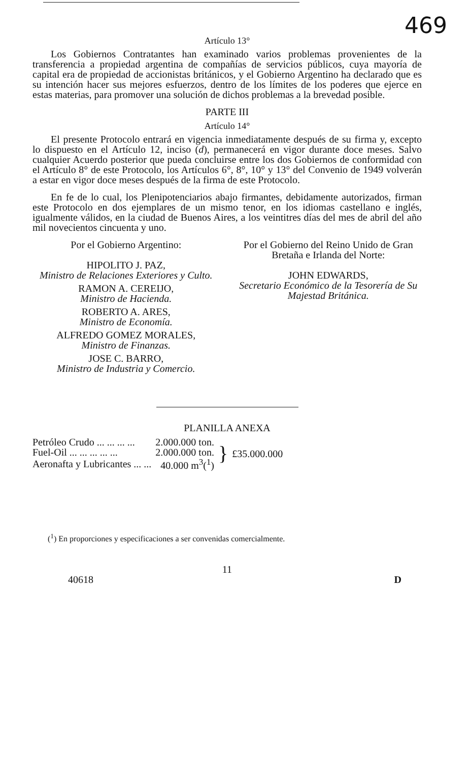469
Artículo 13°
Los Gobiernos Contratantes han examinado varios problemas provenientes de la transferencia a propiedad argentina de compañías de servicios públicos, cuya mayoría de capital era de propiedad de accionistas británicos, y el Gobierno Argentino ha declarado que es su intención hacer sus mejores esfuerzos, dentro de los límites de los poderes que ejerce en estas materias, para promover una solución de dichos problemas a la brevedad posible.
PARTE III
Artículo 14°
El presente Protocolo entrará en vigencia inmediatamente después de su firma y, excepto lo dispuesto en el Artículo 12, inciso (d), permanecerá en vigor durante doce meses. Salvo cualquier Acuerdo posterior que pueda concluirse entre los dos Gobiernos de conformidad con el Artículo 8° de este Protocolo, los Artículos 6°, 8°, 10° y 13° del Convenio de 1949 volverán a estar en vigor doce meses después de la firma de este Protocolo.
En fe de lo cual, los Plenipotenciarios abajo firmantes, debidamente autorizados, firman este Protocolo en dos ejemplares de un mismo tenor, en los idiomas castellano e inglés, igualmente válidos, en la ciudad de Buenos Aires, a los veintitres días del mes de abril del año mil novecientos cincuenta y uno.
Por el Gobierno Argentino:
HIPOLITO J. PAZ,
Ministro de Relaciones Exteriores y Culto.
RAMON A. CEREIJO,
Ministro de Hacienda.
ROBERTO A. ARES,
Ministro de Economía.
ALFREDO GOMEZ MORALES,
Ministro de Finanzas.
JOSE C. BARRO,
Ministro de Industria y Comercio.
Por el Gobierno del Reino Unido de Gran Bretaña e Irlanda del Norte:
JOHN EDWARDS,
Secretario Económico de la Tesorería de Su Majestad Británica.
PLANILLA ANEXA
| Petróleo Crudo ... ... ... ... | 2.000.000 ton. | } | £35.000.000 |
| Fuel-Oil ... ... ... ... ... | 2.000.000 ton. | | |
| Aeronafta y Lubricantes ... ... | 40.000 m<sup>3</sup>(<sup>1</sup>) | | |
(<sup>1</sup>) En proporciones y especificaciones a ser convenidas comercialmente.
11
40618 D